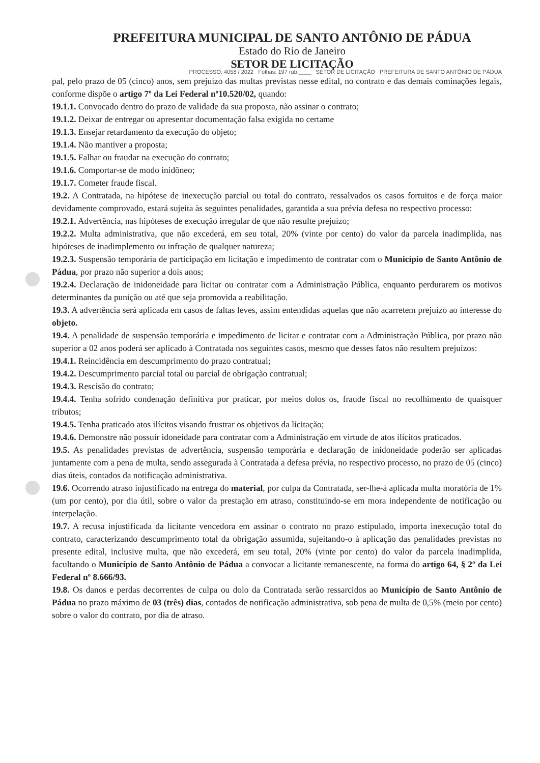PREFEITURA MUNICIPAL DE SANTO ANTÔNIO DE PÁDUA
Estado do Rio de Janeiro
SETOR DE LICITAÇÃO
PROCESSO: 4058 / 2022 Folhas: 197 rub.____ SETOR DE LICITAÇÃO PREFEITURA DE SANTO ANTÔNIO DE PÁDUA
pal, pelo prazo de 05 (cinco) anos, sem prejuízo das multas previstas nesse edital, no contrato e das demais cominações legais, conforme dispõe o artigo 7º da Lei Federal nº10.520/02, quando:
19.1.1. Convocado dentro do prazo de validade da sua proposta, não assinar o contrato;
19.1.2. Deixar de entregar ou apresentar documentação falsa exigida no certame
19.1.3. Ensejar retardamento da execução do objeto;
19.1.4. Não mantiver a proposta;
19.1.5. Falhar ou fraudar na execução do contrato;
19.1.6. Comportar-se de modo inidôneo;
19.1.7. Cometer fraude fiscal.
19.2. A Contratada, na hipótese de inexecução parcial ou total do contrato, ressalvados os casos fortuitos e de força maior devidamente comprovado, estará sujeita às seguintes penalidades, garantida a sua prévia defesa no respectivo processo:
19.2.1. Advertência, nas hipóteses de execução irregular de que não resulte prejuízo;
19.2.2. Multa administrativa, que não excederá, em seu total, 20% (vinte por cento) do valor da parcela inadimplida, nas hipóteses de inadimplemento ou infração de qualquer natureza;
19.2.3. Suspensão temporária de participação em licitação e impedimento de contratar com o Município de Santo Antônio de Pádua, por prazo não superior a dois anos;
19.2.4. Declaração de inidoneidade para licitar ou contratar com a Administração Pública, enquanto perdurarem os motivos determinantes da punição ou até que seja promovida a reabilitação.
19.3. A advertência será aplicada em casos de faltas leves, assim entendidas aquelas que não acarretem prejuízo ao interesse do objeto.
19.4. A penalidade de suspensão temporária e impedimento de licitar e contratar com a Administração Pública, por prazo não superior a 02 anos poderá ser aplicado à Contratada nos seguintes casos, mesmo que desses fatos não resultem prejuízos:
19.4.1. Reincidência em descumprimento do prazo contratual;
19.4.2. Descumprimento parcial total ou parcial de obrigação contratual;
19.4.3. Rescisão do contrato;
19.4.4. Tenha sofrido condenação definitiva por praticar, por meios dolos os, fraude fiscal no recolhimento de quaisquer tributos;
19.4.5. Tenha praticado atos ilícitos visando frustrar os objetivos da licitação;
19.4.6. Demonstre não possuir idoneidade para contratar com a Administração em virtude de atos ilícitos praticados.
19.5. As penalidades previstas de advertência, suspensão temporária e declaração de inidoneidade poderão ser aplicadas juntamente com a pena de multa, sendo assegurada à Contratada a defesa prévia, no respectivo processo, no prazo de 05 (cinco) dias úteis, contados da notificação administrativa.
19.6. Ocorrendo atraso injustificado na entrega do material, por culpa da Contratada, ser-lhe-á aplicada multa moratória de 1% (um por cento), por dia útil, sobre o valor da prestação em atraso, constituindo-se em mora independente de notificação ou interpelação.
19.7. A recusa injustificada da licitante vencedora em assinar o contrato no prazo estipulado, importa inexecução total do contrato, caracterizando descumprimento total da obrigação assumida, sujeitando-o à aplicação das penalidades previstas no presente edital, inclusive multa, que não excederá, em seu total, 20% (vinte por cento) do valor da parcela inadimplida, facultando o Município de Santo Antônio de Pádua a convocar a licitante remanescente, na forma do artigo 64, § 2º da Lei Federal nº 8.666/93.
19.8. Os danos e perdas decorrentes de culpa ou dolo da Contratada serão ressarcidos ao Município de Santo Antônio de Pádua no prazo máximo de 03 (três) dias, contados de notificação administrativa, sob pena de multa de 0,5% (meio por cento) sobre o valor do contrato, por dia de atraso.